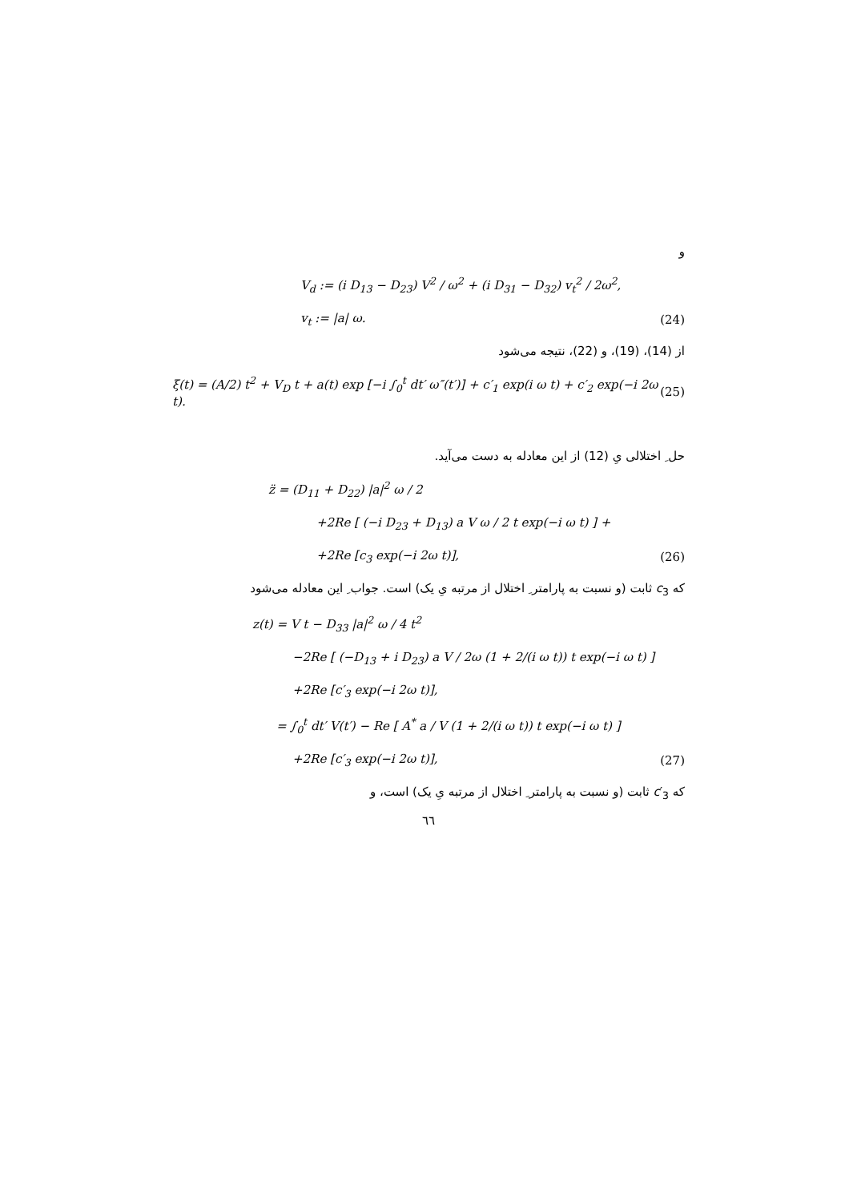و
V<sub>d</sub> := (i D<sub>13</sub> − D<sub>23</sub>) V<sup>2</sup> / ω<sup>2</sup> + (i D<sub>31</sub> − D<sub>32</sub>) v<sub>t</sub><sup>2</sup> / 2ω<sup>2</sup>,
v<sub>t</sub> := |a| ω. (24)
از (14)، (19)، و (22)، نتیجه می‌شود
ξ(t) = (A/2) t<sup>2</sup> + V<sub>D</sub> t + a(t) exp [−i ∫<sub>0</sub><sup>t</sup> dt′ ω″(t′)] + c′<sub>1</sub> exp(i ω t) + c′<sub>2</sub> exp(−i 2ω t). (25)
حل ِ اختلالی یِ (12) از این معادله به دست می‌آید.
z̈ = (D<sub>11</sub> + D<sub>22</sub>) |a|<sup>2</sup> ω / 2
+2Re [ (−i D<sub>23</sub> + D<sub>13</sub>) a V ω / 2 t exp(−i ω t) ] +
+2Re [c<sub>3</sub> exp(−i 2ω t)], (26)
که c<sub>3</sub> ثابت (و نسبت به پارامتر ِ اختلال از مرتبه یِ یک) است. جواب ِ این معادله می‌شود
z(t) = V t − D<sub>33</sub> |a|<sup>2</sup> ω / 4 t<sup>2</sup>
−2Re [ (−D<sub>13</sub> + i D<sub>23</sub>) a V / 2ω (1 + 2/(i ω t)) t exp(−i ω t) ]
+2Re [c′<sub>3</sub> exp(−i 2ω t)],
= ∫<sub>0</sub><sup>t</sup> dt′ V(t′) − Re [ A<sup>*</sup> a / V (1 + 2/(i ω t)) t exp(−i ω t) ]
+2Re [c′<sub>3</sub> exp(−i 2ω t)], (27)
که c′<sub>3</sub> ثابت (و نسبت به پارامتر ِ اختلال از مرتبه یِ یک) است، و
٦٦